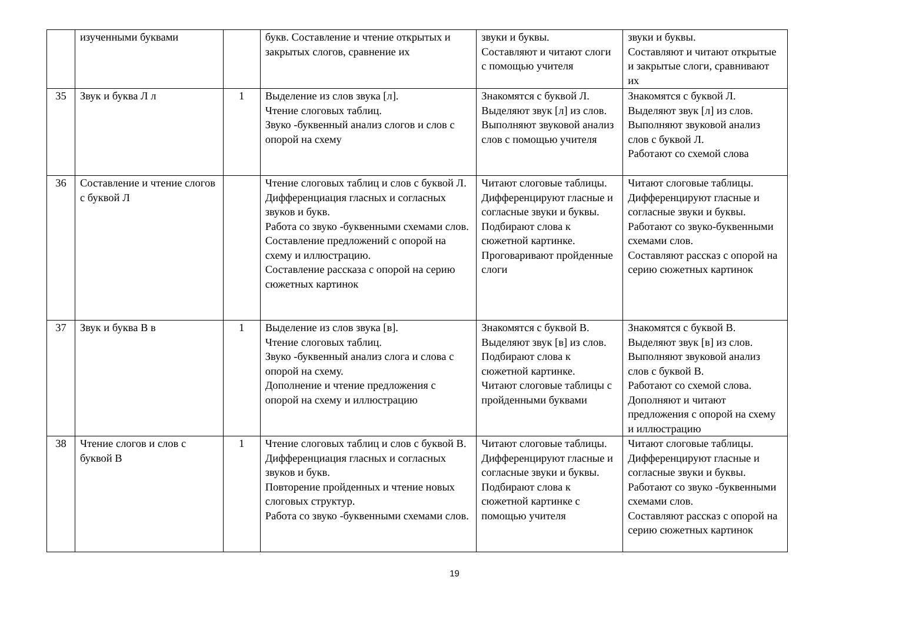| | изученными буквами | | букв. Составление и чтение открытых и закрытых слогов, сравнение их | звуки и буквы. Составляют и читают слоги с помощью учителя | звуки и буквы. Составляют и читают открытые и закрытые слоги, сравнивают их |
| 35 | Звук и буква Л л | 1 | Выделение из слов звука [л]. Чтение слоговых таблиц. Звуко -буквенный анализ слогов и слов с опорой на схему | Знакомятся с буквой Л. Выделяют звук [л] из слов. Выполняют звуковой анализ слов с помощью учителя | Знакомятся с буквой Л. Выделяют звук [л] из слов. Выполняют звуковой анализ слов с буквой Л. Работают со схемой слова |
| 36 | Составление и чтение слогов с буквой Л | | Чтение слоговых таблиц и слов с буквой Л. Дифференциация гласных и согласных звуков и букв. Работа со звуко -буквенными схемами слов. Составление предложений с опорой на схему и иллюстрацию. Составление рассказа с опорой на серию сюжетных картинок | Читают слоговые таблицы. Дифференцируют гласные и согласные звуки и буквы. Подбирают слова к сюжетной картинке. Проговаривают пройденные слоги | Читают слоговые таблицы. Дифференцируют гласные и согласные звуки и буквы. Работают со звуко-буквенными схемами слов. Составляют рассказ с опорой на серию сюжетных картинок |
| 37 | Звук и буква В в | 1 | Выделение из слов звука [в]. Чтение слоговых таблиц. Звуко -буквенный анализ слога и слова с опорой на схему. Дополнение и чтение предложения с опорой на схему и иллюстрацию | Знакомятся с буквой В. Выделяют звук [в] из слов. Подбирают слова к сюжетной картинке. Читают слоговые таблицы с пройденными буквами | Знакомятся с буквой В. Выделяют звук [в] из слов. Выполняют звуковой анализ слов с буквой В. Работают со схемой слова. Дополняют и читают предложения с опорой на схему и иллюстрацию |
| 38 | Чтение слогов и слов с буквой В | 1 | Чтение слоговых таблиц и слов с буквой В. Дифференциация гласных и согласных звуков и букв. Повторение пройденных и чтение новых слоговых структур. Работа со звуко -буквенными схемами слов. | Читают слоговые таблицы. Дифференцируют гласные и согласные звуки и буквы. Подбирают слова к сюжетной картинке с помощью учителя | Читают слоговые таблицы. Дифференцируют гласные и согласные звуки и буквы. Работают со звуко -буквенными схемами слов. Составляют рассказ с опорой на серию сюжетных картинок |
19